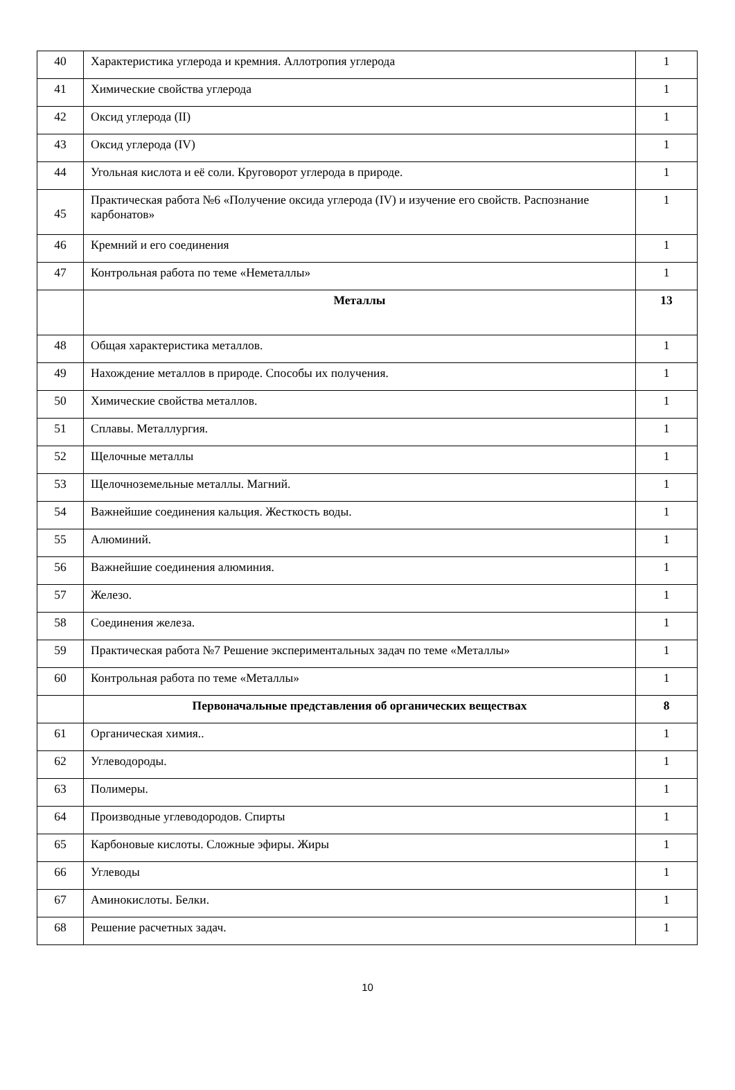| 40 | Характеристика углерода и кремния. Аллотропия углерода | 1 |
| 41 | Химические свойства углерода | 1 |
| 42 | Оксид углерода (II) | 1 |
| 43 | Оксид углерода (IV) | 1 |
| 44 | Угольная кислота и её соли. Круговорот углерода в природе. | 1 |
| 45 | Практическая работа №6 «Получение оксида углерода (IV) и изучение его свойств. Распознание карбонатов» | 1 |
| 46 | Кремний и его соединения | 1 |
| 47 | Контрольная работа по теме «Неметаллы» | 1 |
| | Металлы | 13 |
| 48 | Общая характеристика металлов. | 1 |
| 49 | Нахождение металлов в природе. Способы их получения. | 1 |
| 50 | Химические свойства металлов. | 1 |
| 51 | Сплавы. Металлургия. | 1 |
| 52 | Щелочные металлы | 1 |
| 53 | Щелочноземельные металлы. Магний. | 1 |
| 54 | Важнейшие соединения кальция. Жесткость воды. | 1 |
| 55 | Алюминий. | 1 |
| 56 | Важнейшие соединения алюминия. | 1 |
| 57 | Железо. | 1 |
| 58 | Соединения железа. | 1 |
| 59 | Практическая работа №7 Решение экспериментальных задач по теме «Металлы» | 1 |
| 60 | Контрольная работа по теме «Металлы» | 1 |
| | Первоначальные представления об органических веществах | 8 |
| 61 | Органическая химия.. | 1 |
| 62 | Углеводороды. | 1 |
| 63 | Полимеры. | 1 |
| 64 | Производные углеводородов. Спирты | 1 |
| 65 | Карбоновые кислоты. Сложные эфиры. Жиры | 1 |
| 66 | Углеводы | 1 |
| 67 | Аминокислоты. Белки. | 1 |
| 68 | Решение расчетных задач. | 1 |
10